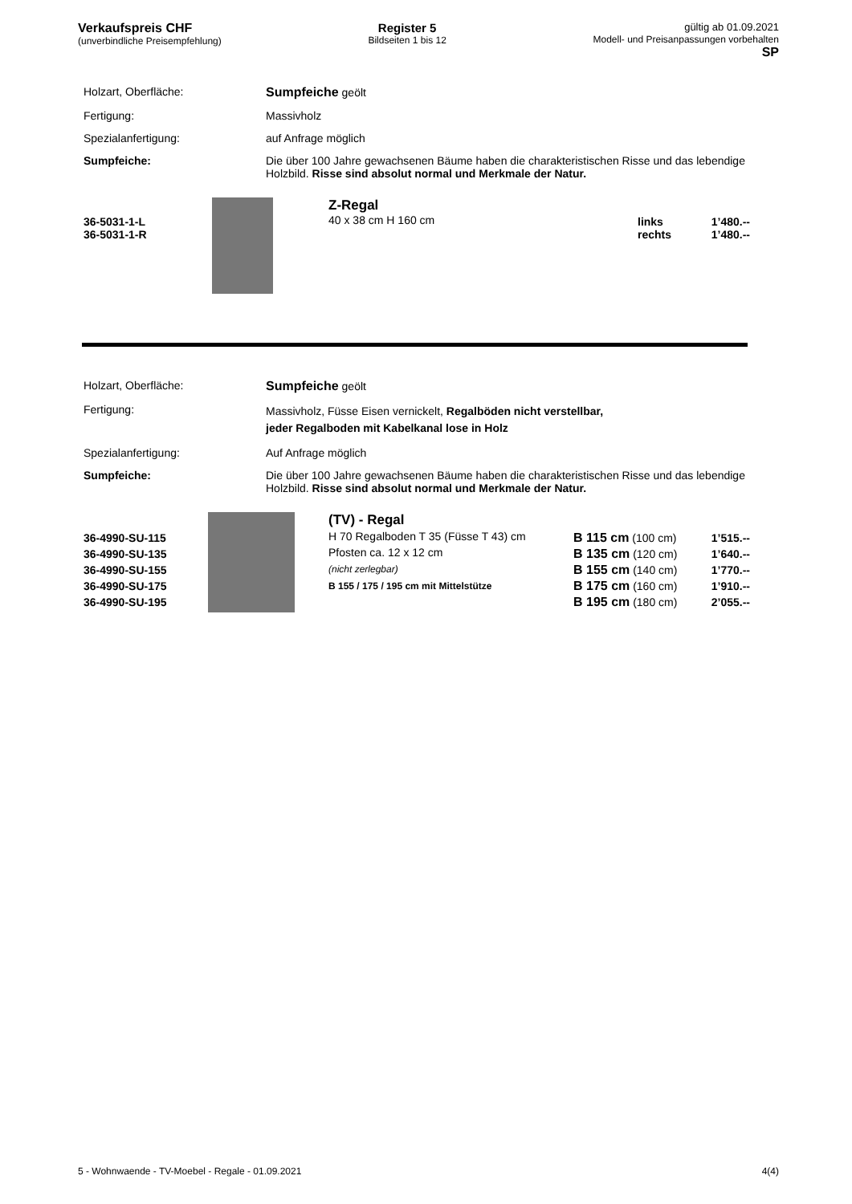Verkaufspreis CHF
(unverbindliche Preisempfehlung)
Register 5
Bildseiten 1 bis 12
gültig ab 01.09.2021
Modell- und Preisanpassungen vorbehalten
SP
| Holzart, Oberfläche: | Sumpfeiche geölt |
| Fertigung: | Massivholz |
| Spezialanfertigung: | auf Anfrage möglich |
| Sumpfeiche: | Die über 100 Jahre gewachsenen Bäume haben die charakteristischen Risse und das lebendige Holzbild. Risse sind absolut normal und Merkmale der Natur. |
| 36-5031-1-L 36-5031-1-R | | Z-Regal 40 x 38 cm H 160 cm | links rechts | 1’480.-- 1’480.-- |
| Holzart, Oberfläche: | Sumpfeiche geölt |
| Fertigung: | Massivholz, Füsse Eisen vernickelt, Regalböden nicht verstellbar, jeder Regalboden mit Kabelkanal lose in Holz |
| Spezialanfertigung: | Auf Anfrage möglich |
| Sumpfeiche: | Die über 100 Jahre gewachsenen Bäume haben die charakteristischen Risse und das lebendige Holzbild. Risse sind absolut normal und Merkmale der Natur. |
| 36-4990-SU-115 36-4990-SU-135 36-4990-SU-155 36-4990-SU-175 36-4990-SU-195 | | (TV) - Regal H 70 Regalboden T 35 (Füsse T 43) cm Pfosten ca. 12 x 12 cm (nicht zerlegbar) B 155 / 175 / 195 cm mit Mittelstütze | B 115 cm (100 cm) B 135 cm (120 cm) B 155 cm (140 cm) B 175 cm (160 cm) B 195 cm (180 cm) | 1’515.-- 1’640.-- 1’770.-- 1’910.-- 2’055.-- |
5 - Wohnwaende - TV-Moebel - Regale - 01.09.2021 4(4)